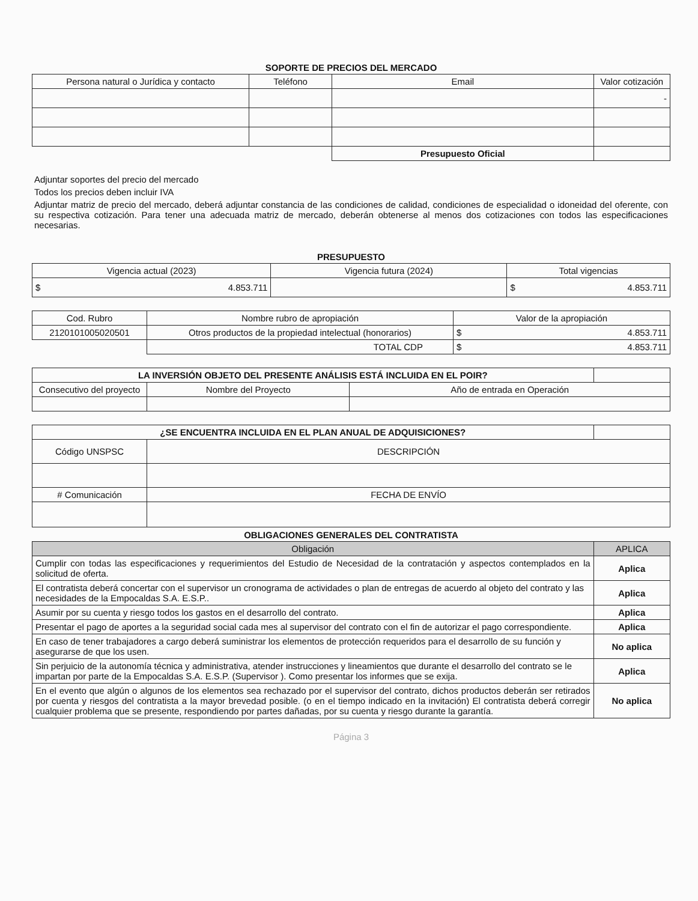SOPORTE DE PRECIOS DEL MERCADO
| Persona natural o Jurídica y contacto | Teléfono | Email | Valor cotización |
| --- | --- | --- | --- |
| | | | - |
| | | Presupuesto Oficial | |
Adjuntar soportes del precio del mercado
Todos los precios deben incluir IVA
Adjuntar matriz de precio del mercado, deberá adjuntar constancia de las condiciones de calidad, condiciones de especialidad o idoneidad del oferente, con su respectiva cotización. Para tener una adecuada matriz de mercado, deberán obtenerse al menos dos cotizaciones con todos las especificaciones necesarias.
PRESUPUESTO
| Vigencia actual (2023) | Vigencia futura (2024) | Total vigencias |
| --- | --- | --- |
| $ 4.853.711 | | $ 4.853.711 |
| Cod. Rubro | Nombre rubro de apropiación | Valor de la apropiación |
| --- | --- | --- |
| 2120101005020501 | Otros productos de la propiedad intelectual (honorarios) | $ 4.853.711 |
| | TOTAL CDP | $ 4.853.711 |
| LA INVERSIÓN OBJETO DEL PRESENTE ANÁLISIS ESTÁ INCLUIDA EN EL POIR? | | | |
| Consecutivo del proyecto | Nombre del Proyecto | Año de entrada en Operación | |
| ¿SE ENCUENTRA INCLUIDA EN EL PLAN ANUAL DE ADQUISICIONES? | | |
| Código UNSPSC | DESCRIPCIÓN | |
| # Comunicación | FECHA DE ENVÍO | |
OBLIGACIONES GENERALES DEL CONTRATISTA
| Obligación | APLICA |
| --- | --- |
| Cumplir con todas las especificaciones y requerimientos del Estudio de Necesidad de la contratación y aspectos contemplados en la solicitud de oferta. | Aplica |
| El contratista deberá concertar con el supervisor un cronograma de actividades o plan de entregas de acuerdo al objeto del contrato y las necesidades de la Empocaldas S.A. E.S.P.. | Aplica |
| Asumir por su cuenta y riesgo todos los gastos en el desarrollo del contrato. | Aplica |
| Presentar el pago de aportes a la seguridad social cada mes al supervisor del contrato con el fin de autorizar el pago correspondiente. | Aplica |
| En caso de tener trabajadores a cargo deberá suministrar los elementos de protección requeridos para el desarrollo de su función y asegurarse de que los usen. | No aplica |
| Sin perjuicio de la autonomía técnica y administrativa, atender instrucciones y lineamientos que durante el desarrollo del contrato se le impartan por parte de la Empocaldas S.A. E.S.P. (Supervisor ). Como presentar los informes que se exija. | Aplica |
| En el evento que algún o algunos de los elementos sea rechazado por el supervisor del contrato, dichos productos deberán ser retirados por cuenta y riesgos del contratista a la mayor brevedad posible. (o en el tiempo indicado en la invitación) El contratista deberá corregir cualquier problema que se presente, respondiendo por partes dañadas, por su cuenta y riesgo durante la garantía. | No aplica |
Página 3